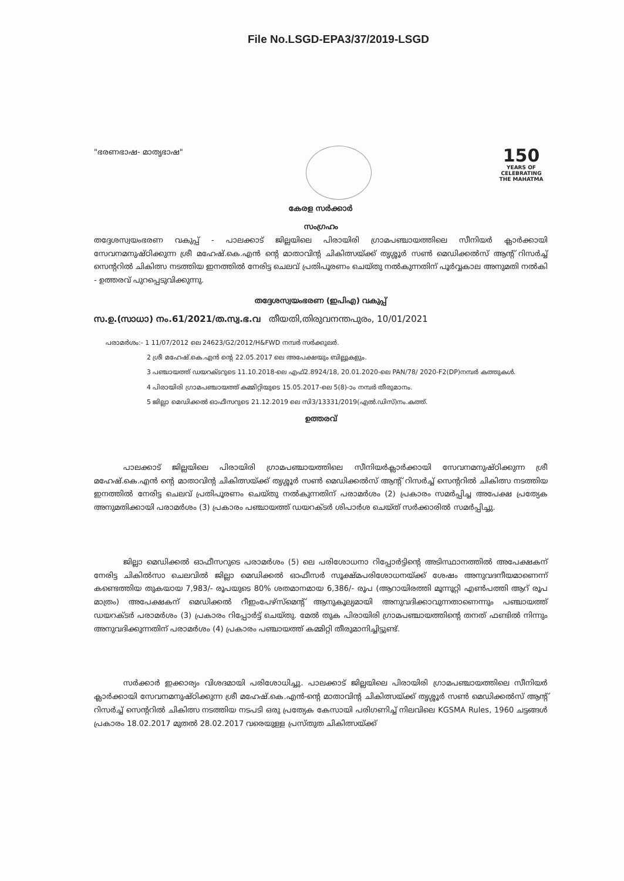File No.LSGD-EPA3/37/2019-LSGD
"ഭരണഭാഷ- മാതൃഭാഷ"
150
YEARS OF CELEBRATING THE MAHATMA
കേരള സർക്കാർ
സംഗ്രഹം
തദ്ദേശസ്വയംഭരണ വകുപ്പ് - പാലക്കാട് ജില്ലയിലെ പിരായിരി ഗ്രാമപഞ്ചായത്തിലെ സീനിയർ ക്ലാർക്കായി സേവനമനുഷ്ഠിക്കുന്ന ശ്രീ മഹേഷ്.കെ.എൻ ന്റെ മാതാവിന്റ ചികിത്സയ്ക്ക് തൃശ്ശൂർ സൺ മെഡിക്കൽസ് ആന്റ് റിസർച്ച് സെന്ററിൽ ചികിത്സ നടത്തിയ ഇനത്തിൽ നേരിട്ട ചെലവ് പ്രതിപൂരണം ചെയ്തു നൽകുന്നതിന് പൂർവ്വകാല അനുമതി നൽകി - ഉത്തരവ് പുറപ്പെടുവിക്കുന്നു.
തദ്ദേശസ്വയംഭരണ (ഇപിഎ) വകുപ്പ്
സ.ഉ.(സാധാ) നം.61/2021/ത.സ്വ.ഭ.വ തീയതി,തിരുവനന്തപുരം, 10/01/2021
പരാമർശം:- 1 11/07/2012 ലെ 24623/G2/2012/H&FWD നമ്പർ സർക്കുലർ.
2 ശ്രീ മഹേഷ്.കെ.എൻ ന്റെ 22.05.2017 ലെ അപേക്ഷയും ബില്ലുകളും.
3 പഞ്ചായത്ത് ഡയറക്ടറുടെ 11.10.2018-ലെ എഫ്2.8924/18, 20.01.2020-ലെ PAN/78/ 2020-F2(DP)നമ്പർ കത്തുകൾ.
4 പിരായിരി ഗ്രാമപഞ്ചായത്ത് കമ്മിറ്റിയുടെ 15.05.2017-ലെ 5(8)-ാം നമ്പർ തീരുമാനം.
5 ജില്ലാ മെഡിക്കൽ ഓഫീസറുടെ 21.12.2019 ലെ സി3/13331/2019(എൽ.ഡിസ്)നം.കത്ത്.
ഉത്തരവ്
പാലക്കാട് ജില്ലയിലെ പിരായിരി ഗ്രാമപഞ്ചായത്തിലെ സീനിയർക്ലാർക്കായി സേവനമനുഷ്ഠിക്കുന്ന ശ്രീ മഹേഷ്.കെ.എൻ ന്റെ മാതാവിന്റ ചികിത്സയ്ക്ക് തൃശ്ശൂർ സൺ മെഡിക്കൽസ് ആന്റ് റിസർച്ച് സെന്ററിൽ ചികിത്സ നടത്തിയ ഇനത്തിൽ നേരിട്ട ചെലവ് പ്രതിപൂരണം ചെയ്തു നൽകുന്നതിന് പരാമർശം (2) പ്രകാരം സമർപ്പിച്ച അപേക്ഷ പ്രത്യേക അനുമതിക്കായി പരാമർശം (3) പ്രകാരം പഞ്ചായത്ത് ഡയറക്ടർ ശിപാർശ ചെയ്ത് സർക്കാരിൽ സമർപ്പിച്ചു.
ജില്ലാ മെഡിക്കൽ ഓഫീസറുടെ പരാമർശം (5) ലെ പരിശോധനാ റിപ്പോർട്ടിന്റെ അടിസ്ഥാനത്തിൽ അപേക്ഷകന് നേരിട്ട ചികിൽസാ ചെലവിൽ ജില്ലാ മെഡിക്കൽ ഓഫീസർ സൂക്ഷ്മപരിശോധനയ്ക്ക് ശേഷം അനുവദനീയമാണെന്ന് കണ്ടെത്തിയ തുകയായ 7,983/- രൂപയുടെ 80% ശതമാനമായ 6,386/- രൂപ (ആറായിരത്തി മൂന്നൂറ്റി എൺപത്തി ആറ് രൂപ മാത്രം) അപേക്ഷകന് മെഡിക്കൽ റീഇംപേഴ്സ്മെന്റ് ആനുകൂല്യമായി അനുവദിക്കാവുന്നതാണെന്നും പഞ്ചായത്ത് ഡയറക്ടർ പരാമർശം (3) പ്രകാരം റിപ്പോർട്ട് ചെയ്തു. മേൽ തുക പിരായിരി ഗ്രാമപഞ്ചായത്തിന്റെ തനത് ഫണ്ടിൽ നിന്നും അനുവദിക്കുന്നതിന് പരാമർശം (4) പ്രകാരം പഞ്ചായത്ത് കമ്മിറ്റി തീരുമാനിച്ചിട്ടുണ്ട്.
സർക്കാർ ഇക്കാര്യം വിശദമായി പരിശോധിച്ചു. പാലക്കാട് ജില്ലയിലെ പിരായിരി ഗ്രാമപഞ്ചായത്തിലെ സീനിയർ ക്ലാർക്കായി സേവനമനുഷ്ഠിക്കുന്ന ശ്രീ മഹേഷ്.കെ.എൻ-ന്റെ മാതാവിന്റ ചികിത്സയ്ക്ക് തൃശ്ശൂർ സൺ മെഡിക്കൽസ് ആന്റ് റിസർച്ച് സെന്ററിൽ ചികിത്സ നടത്തിയ നടപടി ഒരു പ്രത്യേക കേസായി പരിഗണിച്ച് നിലവിലെ KGSMA Rules, 1960 ചട്ടങ്ങൾ പ്രകാരം 18.02.2017 മുതൽ 28.02.2017 വരെയുള്ള പ്രസ്തുത ചികിത്സയ്ക്ക്